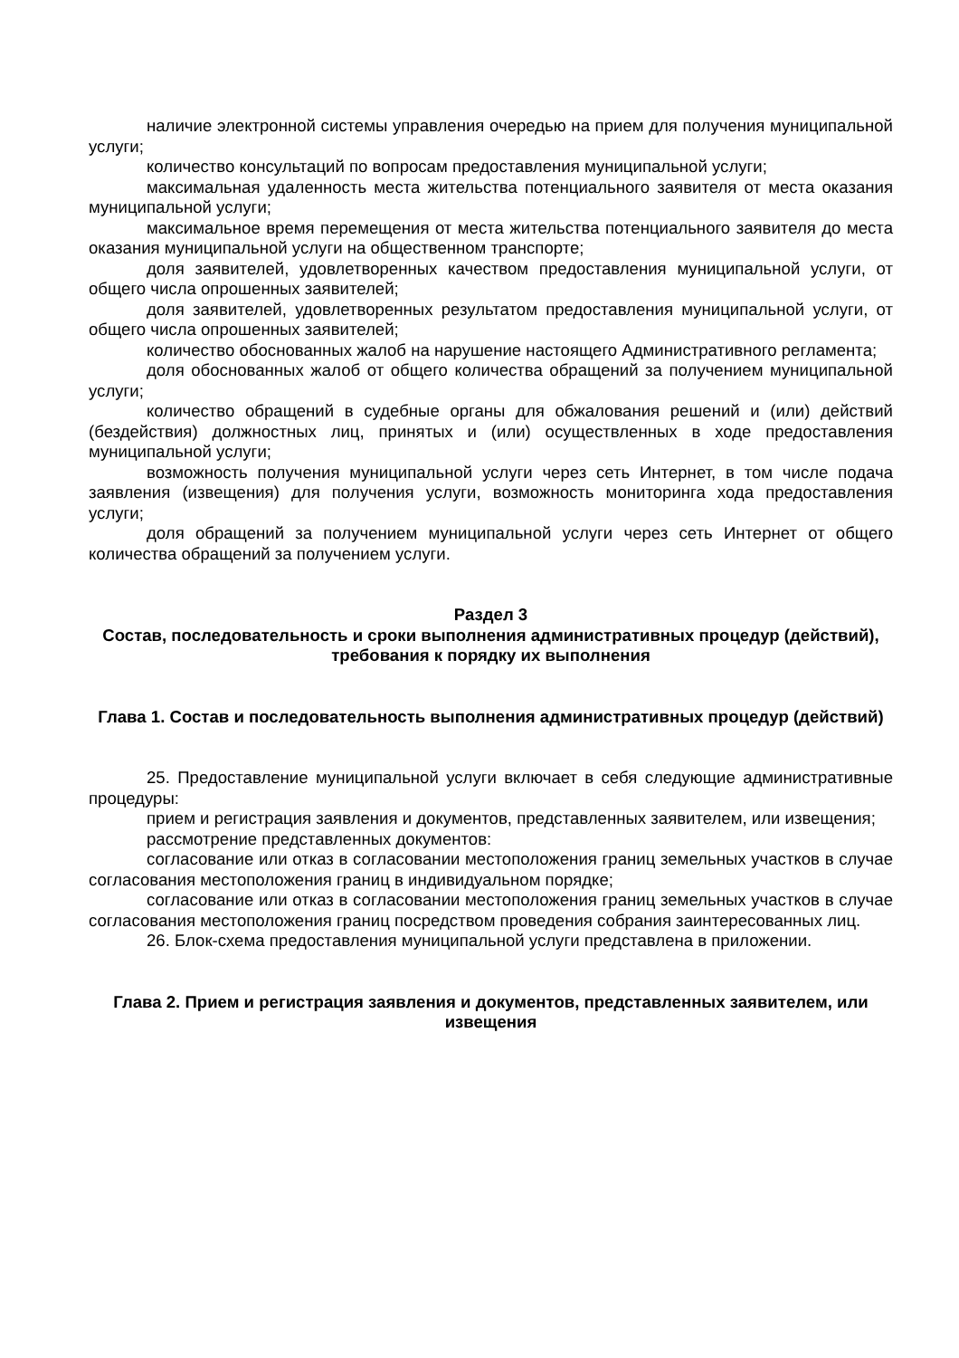наличие электронной системы управления очередью на прием для получения муниципальной услуги;
количество консультаций по вопросам предоставления муниципальной услуги;
максимальная удаленность места жительства потенциального заявителя от места оказания муниципальной услуги;
максимальное время перемещения от места жительства потенциального заявителя до места оказания муниципальной услуги на общественном транспорте;
доля заявителей, удовлетворенных качеством предоставления муниципальной услуги, от общего числа опрошенных заявителей;
доля заявителей, удовлетворенных результатом предоставления муниципальной услуги, от общего числа опрошенных заявителей;
количество обоснованных жалоб на нарушение настоящего Административного регламента;
доля обоснованных жалоб от общего количества обращений за получением муниципальной услуги;
количество обращений в судебные органы для обжалования решений и (или) действий (бездействия) должностных лиц, принятых и (или) осуществленных в ходе предоставления муниципальной услуги;
возможность получения муниципальной услуги через сеть Интернет, в том числе подача заявления (извещения) для получения услуги, возможность мониторинга хода предоставления услуги;
доля обращений за получением муниципальной услуги через сеть Интернет от общего количества обращений за получением услуги.
Раздел 3
Состав, последовательность и сроки выполнения административных процедур (действий), требования к порядку их выполнения
Глава 1. Состав и последовательность выполнения административных процедур (действий)
25. Предоставление муниципальной услуги включает в себя следующие административные процедуры:
прием и регистрация заявления и документов, представленных заявителем, или извещения;
рассмотрение представленных документов:
согласование или отказ в согласовании местоположения границ земельных участков в случае согласования местоположения границ в индивидуальном порядке;
согласование или отказ в согласовании местоположения границ земельных участков в случае согласования местоположения границ посредством проведения собрания заинтересованных лиц.
26. Блок-схема предоставления муниципальной услуги представлена в приложении.
Глава 2. Прием и регистрация заявления и документов, представленных заявителем, или извещения